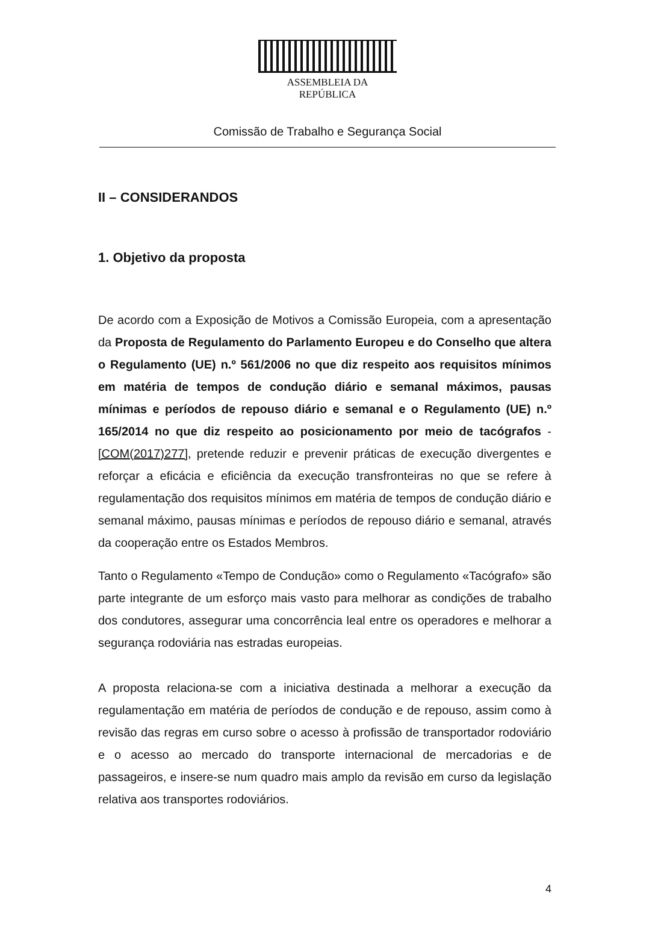ASSEMBLEIA DA REPÚBLICA
Comissão de Trabalho e Segurança Social
II – CONSIDERANDOS
1. Objetivo da proposta
De acordo com a Exposição de Motivos a Comissão Europeia, com a apresentação da Proposta de Regulamento do Parlamento Europeu e do Conselho que altera o Regulamento (UE) n.º 561/2006 no que diz respeito aos requisitos mínimos em matéria de tempos de condução diário e semanal máximos, pausas mínimas e períodos de repouso diário e semanal e o Regulamento (UE) n.º 165/2014 no que diz respeito ao posicionamento por meio de tacógrafos - [COM(2017)277], pretende reduzir e prevenir práticas de execução divergentes e reforçar a eficácia e eficiência da execução transfronteiras no que se refere à regulamentação dos requisitos mínimos em matéria de tempos de condução diário e semanal máximo, pausas mínimas e períodos de repouso diário e semanal, através da cooperação entre os Estados Membros.
Tanto o Regulamento «Tempo de Condução» como o Regulamento «Tacógrafo» são parte integrante de um esforço mais vasto para melhorar as condições de trabalho dos condutores, assegurar uma concorrência leal entre os operadores e melhorar a segurança rodoviária nas estradas europeias.
A proposta relaciona-se com a iniciativa destinada a melhorar a execução da regulamentação em matéria de períodos de condução e de repouso, assim como à revisão das regras em curso sobre o acesso à profissão de transportador rodoviário e o acesso ao mercado do transporte internacional de mercadorias e de passageiros, e insere-se num quadro mais amplo da revisão em curso da legislação relativa aos transportes rodoviários.
4